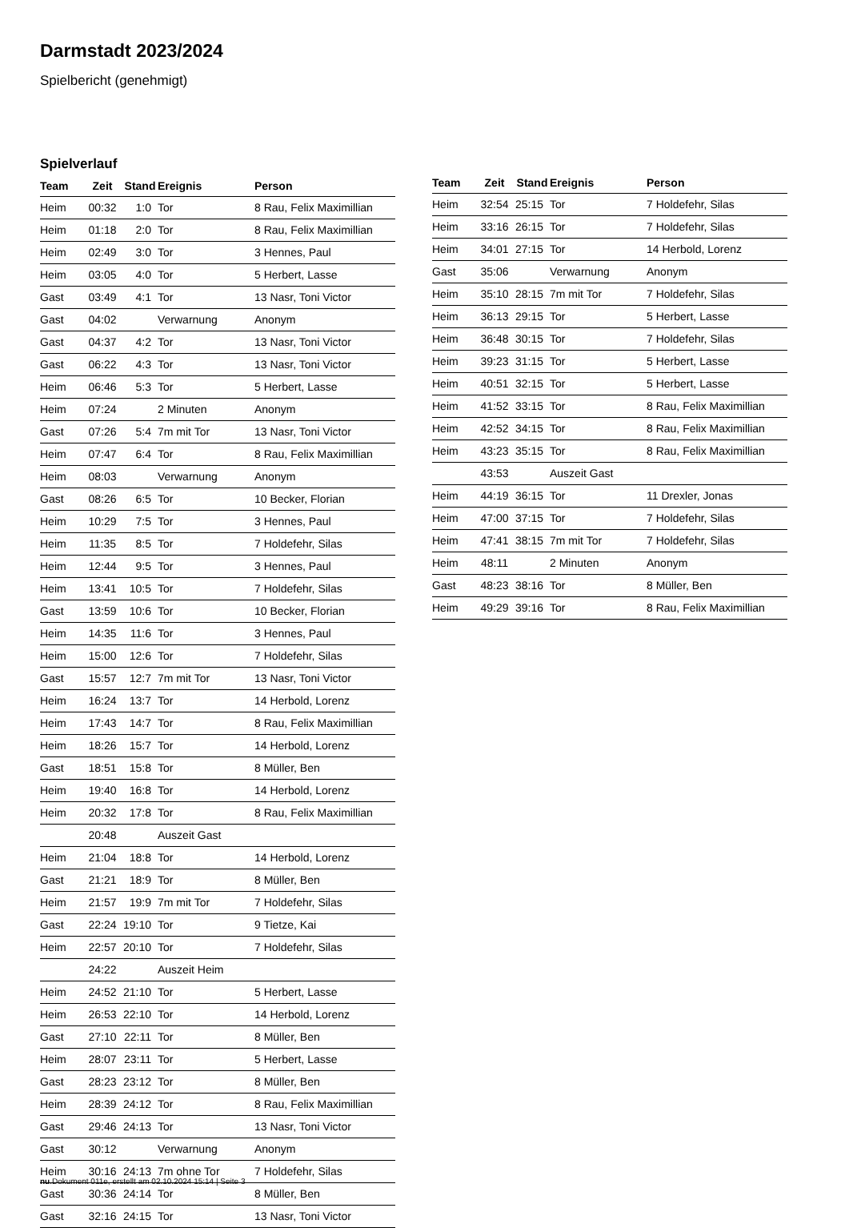Darmstadt 2023/2024
Spielbericht (genehmigt)
Spielverlauf
| Team | Zeit | Stand | Ereignis | Person |
| --- | --- | --- | --- | --- |
| Heim | 00:32 | 1:0 | Tor | 8 Rau, Felix Maximillian |
| Heim | 01:18 | 2:0 | Tor | 8 Rau, Felix Maximillian |
| Heim | 02:49 | 3:0 | Tor | 3 Hennes, Paul |
| Heim | 03:05 | 4:0 | Tor | 5 Herbert, Lasse |
| Gast | 03:49 | 4:1 | Tor | 13 Nasr, Toni Victor |
| Gast | 04:02 | | Verwarnung | Anonym |
| Gast | 04:37 | 4:2 | Tor | 13 Nasr, Toni Victor |
| Gast | 06:22 | 4:3 | Tor | 13 Nasr, Toni Victor |
| Heim | 06:46 | 5:3 | Tor | 5 Herbert, Lasse |
| Heim | 07:24 | | 2 Minuten | Anonym |
| Gast | 07:26 | 5:4 | 7m mit Tor | 13 Nasr, Toni Victor |
| Heim | 07:47 | 6:4 | Tor | 8 Rau, Felix Maximillian |
| Heim | 08:03 | | Verwarnung | Anonym |
| Gast | 08:26 | 6:5 | Tor | 10 Becker, Florian |
| Heim | 10:29 | 7:5 | Tor | 3 Hennes, Paul |
| Heim | 11:35 | 8:5 | Tor | 7 Holdefehr, Silas |
| Heim | 12:44 | 9:5 | Tor | 3 Hennes, Paul |
| Heim | 13:41 | 10:5 | Tor | 7 Holdefehr, Silas |
| Gast | 13:59 | 10:6 | Tor | 10 Becker, Florian |
| Heim | 14:35 | 11:6 | Tor | 3 Hennes, Paul |
| Heim | 15:00 | 12:6 | Tor | 7 Holdefehr, Silas |
| Gast | 15:57 | 12:7 | 7m mit Tor | 13 Nasr, Toni Victor |
| Heim | 16:24 | 13:7 | Tor | 14 Herbold, Lorenz |
| Heim | 17:43 | 14:7 | Tor | 8 Rau, Felix Maximillian |
| Heim | 18:26 | 15:7 | Tor | 14 Herbold, Lorenz |
| Gast | 18:51 | 15:8 | Tor | 8 Müller, Ben |
| Heim | 19:40 | 16:8 | Tor | 14 Herbold, Lorenz |
| Heim | 20:32 | 17:8 | Tor | 8 Rau, Felix Maximillian |
| | 20:48 | | Auszeit Gast | |
| Heim | 21:04 | 18:8 | Tor | 14 Herbold, Lorenz |
| Gast | 21:21 | 18:9 | Tor | 8 Müller, Ben |
| Heim | 21:57 | 19:9 | 7m mit Tor | 7 Holdefehr, Silas |
| Gast | 22:24 | 19:10 | Tor | 9 Tietze, Kai |
| Heim | 22:57 | 20:10 | Tor | 7 Holdefehr, Silas |
| | 24:22 | | Auszeit Heim | |
| Heim | 24:52 | 21:10 | Tor | 5 Herbert, Lasse |
| Heim | 26:53 | 22:10 | Tor | 14 Herbold, Lorenz |
| Gast | 27:10 | 22:11 | Tor | 8 Müller, Ben |
| Heim | 28:07 | 23:11 | Tor | 5 Herbert, Lasse |
| Gast | 28:23 | 23:12 | Tor | 8 Müller, Ben |
| Heim | 28:39 | 24:12 | Tor | 8 Rau, Felix Maximillian |
| Gast | 29:46 | 24:13 | Tor | 13 Nasr, Toni Victor |
| Gast | 30:12 | | Verwarnung | Anonym |
| Heim | 30:16 | 24:13 | 7m ohne Tor | 7 Holdefehr, Silas |
| Gast | 30:36 | 24:14 | Tor | 8 Müller, Ben |
| Gast | 32:16 | 24:15 | Tor | 13 Nasr, Toni Victor |
| Team | Zeit | Stand | Ereignis | Person |
| --- | --- | --- | --- | --- |
| Heim | 32:54 | 25:15 | Tor | 7 Holdefehr, Silas |
| Heim | 33:16 | 26:15 | Tor | 7 Holdefehr, Silas |
| Heim | 34:01 | 27:15 | Tor | 14 Herbold, Lorenz |
| Gast | 35:06 | | Verwarnung | Anonym |
| Heim | 35:10 | 28:15 | 7m mit Tor | 7 Holdefehr, Silas |
| Heim | 36:13 | 29:15 | Tor | 5 Herbert, Lasse |
| Heim | 36:48 | 30:15 | Tor | 7 Holdefehr, Silas |
| Heim | 39:23 | 31:15 | Tor | 5 Herbert, Lasse |
| Heim | 40:51 | 32:15 | Tor | 5 Herbert, Lasse |
| Heim | 41:52 | 33:15 | Tor | 8 Rau, Felix Maximillian |
| Heim | 42:52 | 34:15 | Tor | 8 Rau, Felix Maximillian |
| Heim | 43:23 | 35:15 | Tor | 8 Rau, Felix Maximillian |
| | 43:53 | | Auszeit Gast | |
| Heim | 44:19 | 36:15 | Tor | 11 Drexler, Jonas |
| Heim | 47:00 | 37:15 | Tor | 7 Holdefehr, Silas |
| Heim | 47:41 | 38:15 | 7m mit Tor | 7 Holdefehr, Silas |
| Heim | 48:11 | | 2 Minuten | Anonym |
| Gast | 48:23 | 38:16 | Tor | 8 Müller, Ben |
| Heim | 49:29 | 39:16 | Tor | 8 Rau, Felix Maximillian |
nu.Dokument 011e, erstellt am 02.10.2024 15:14 | Seite 3